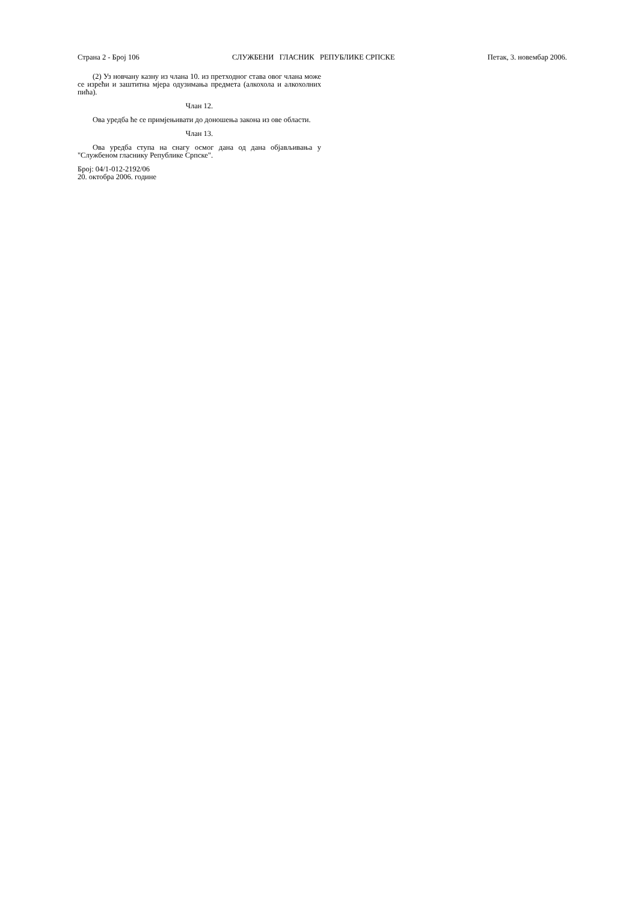Страна 2 - Број 106 СЛУЖБЕНИ ГЛАСНИК РЕПУБЛИКЕ СРПСКЕ Петак, 3. новембар 2006.
(2) Уз новчану казну из члана 10. из претходног става овог члана може се изрећи и заштитна мјера одузимања предмета (алкохола и алкохолних пића).
Члан 12.
Ова уредба ће се примјењивати до доношења закона из ове области.
Члан 13.
Ова уредба ступа на снагу осмог дана од дана објављивања у "Службеном гласнику Републике Српске".
Број: 04/1-012-2192/06
20. октобра 2006. године